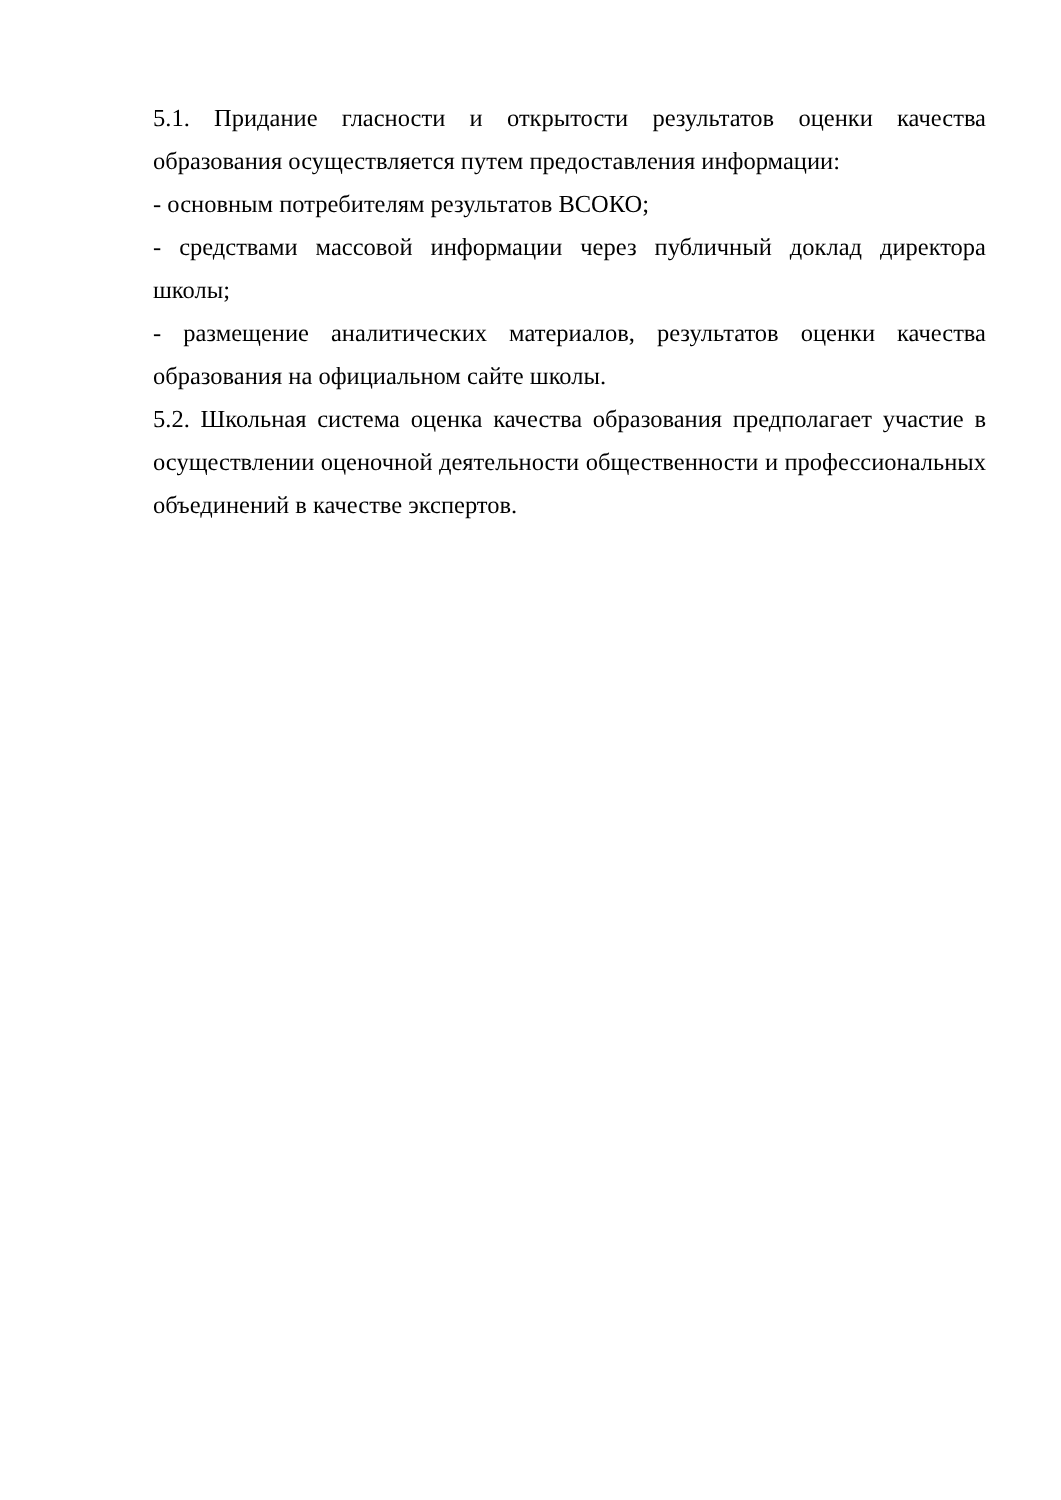5.1. Придание гласности и открытости результатов оценки качества образования осуществляется путем предоставления информации:
- основным потребителям результатов ВСОКО;
- средствами массовой информации через публичный доклад директора школы;
- размещение аналитических материалов, результатов оценки качества образования на официальном сайте школы.
5.2. Школьная система оценка качества образования предполагает участие в осуществлении оценочной деятельности общественности и профессиональных объединений в качестве экспертов.